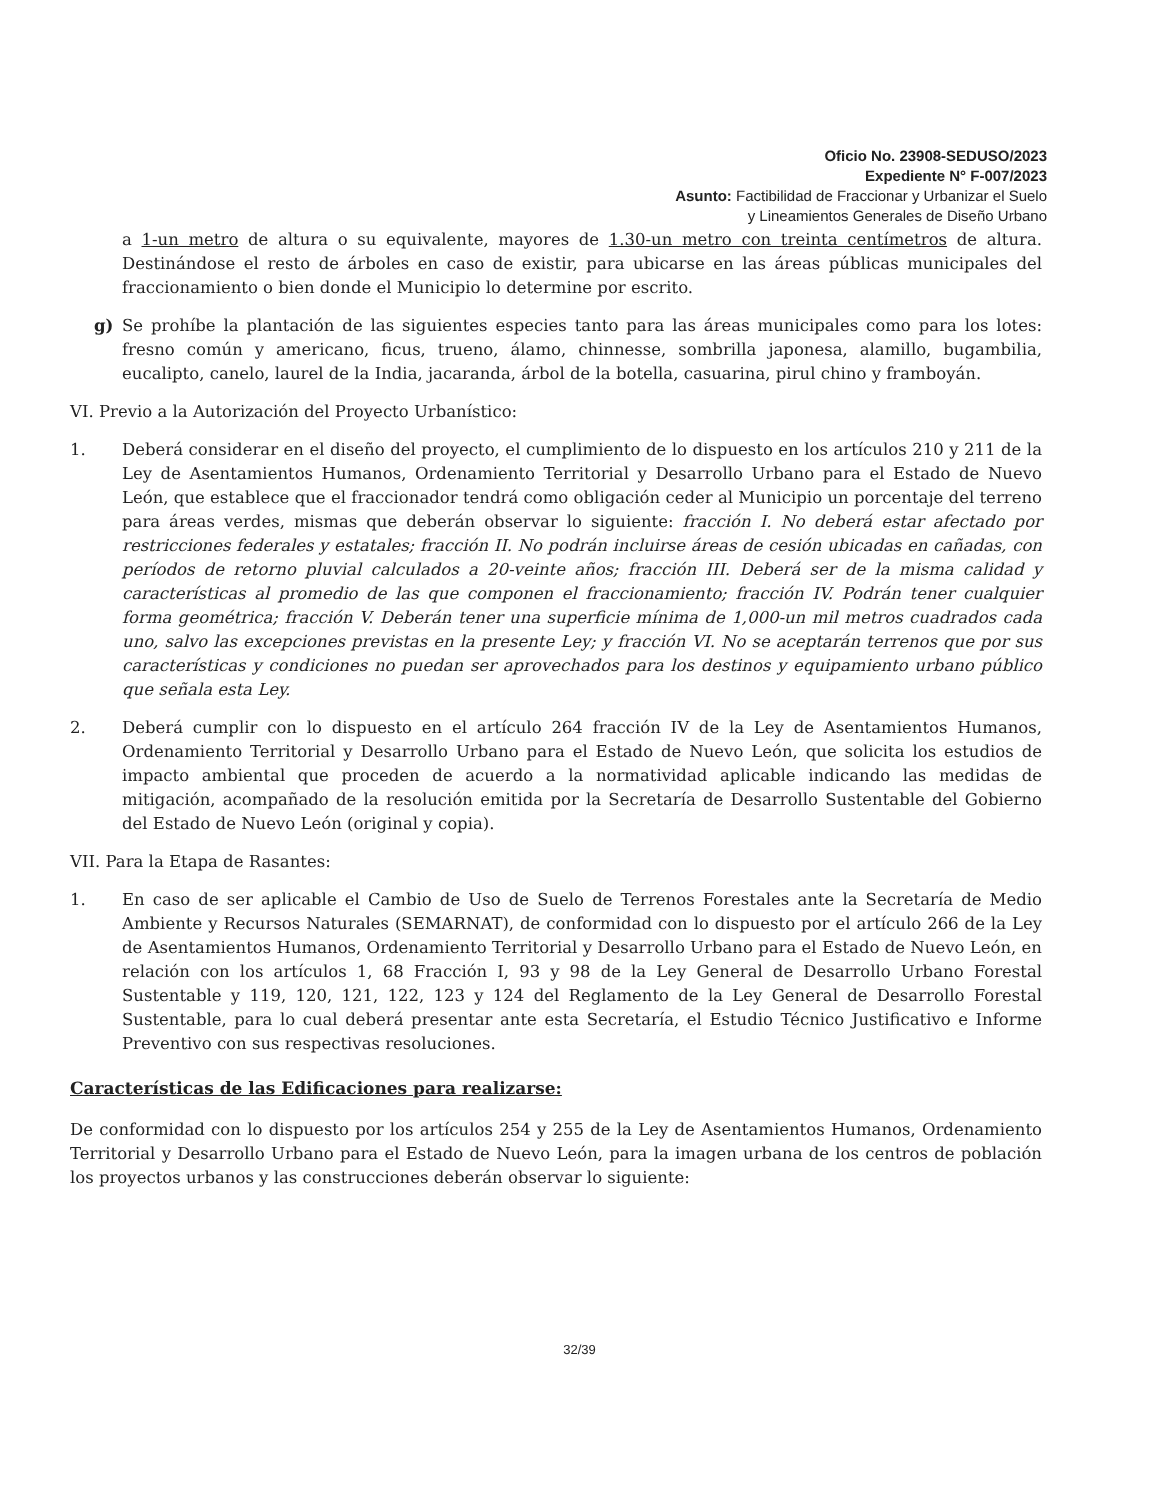Oficio No. 23908-SEDUSO/2023
Expediente N° F-007/2023
Asunto: Factibilidad de Fraccionar y Urbanizar el Suelo
y Lineamientos Generales de Diseño Urbano
a 1-un metro de altura o su equivalente, mayores de 1.30-un metro con treinta centímetros de altura. Destinándose el resto de árboles en caso de existir, para ubicarse en las áreas públicas municipales del fraccionamiento o bien donde el Municipio lo determine por escrito.
g) Se prohíbe la plantación de las siguientes especies tanto para las áreas municipales como para los lotes: fresno común y americano, ficus, trueno, álamo, chinnesse, sombrilla japonesa, alamillo, bugambilia, eucalipto, canelo, laurel de la India, jacaranda, árbol de la botella, casuarina, pirul chino y framboyán.
VI. Previo a la Autorización del Proyecto Urbanístico:
1. Deberá considerar en el diseño del proyecto, el cumplimiento de lo dispuesto en los artículos 210 y 211 de la Ley de Asentamientos Humanos, Ordenamiento Territorial y Desarrollo Urbano para el Estado de Nuevo León, que establece que el fraccionador tendrá como obligación ceder al Municipio un porcentaje del terreno para áreas verdes, mismas que deberán observar lo siguiente: fracción I. No deberá estar afectado por restricciones federales y estatales; fracción II. No podrán incluirse áreas de cesión ubicadas en cañadas, con períodos de retorno pluvial calculados a 20-veinte años; fracción III. Deberá ser de la misma calidad y características al promedio de las que componen el fraccionamiento; fracción IV. Podrán tener cualquier forma geométrica; fracción V. Deberán tener una superficie mínima de 1,000-un mil metros cuadrados cada uno, salvo las excepciones previstas en la presente Ley; y fracción VI. No se aceptarán terrenos que por sus características y condiciones no puedan ser aprovechados para los destinos y equipamiento urbano público que señala esta Ley.
2. Deberá cumplir con lo dispuesto en el artículo 264 fracción IV de la Ley de Asentamientos Humanos, Ordenamiento Territorial y Desarrollo Urbano para el Estado de Nuevo León, que solicita los estudios de impacto ambiental que proceden de acuerdo a la normatividad aplicable indicando las medidas de mitigación, acompañado de la resolución emitida por la Secretaría de Desarrollo Sustentable del Gobierno del Estado de Nuevo León (original y copia).
VII. Para la Etapa de Rasantes:
1. En caso de ser aplicable el Cambio de Uso de Suelo de Terrenos Forestales ante la Secretaría de Medio Ambiente y Recursos Naturales (SEMARNAT), de conformidad con lo dispuesto por el artículo 266 de la Ley de Asentamientos Humanos, Ordenamiento Territorial y Desarrollo Urbano para el Estado de Nuevo León, en relación con los artículos 1, 68 Fracción I, 93 y 98 de la Ley General de Desarrollo Urbano Forestal Sustentable y 119, 120, 121, 122, 123 y 124 del Reglamento de la Ley General de Desarrollo Forestal Sustentable, para lo cual deberá presentar ante esta Secretaría, el Estudio Técnico Justificativo e Informe Preventivo con sus respectivas resoluciones.
Características de las Edificaciones para realizarse:
De conformidad con lo dispuesto por los artículos 254 y 255 de la Ley de Asentamientos Humanos, Ordenamiento Territorial y Desarrollo Urbano para el Estado de Nuevo León, para la imagen urbana de los centros de población los proyectos urbanos y las construcciones deberán observar lo siguiente:
32/39